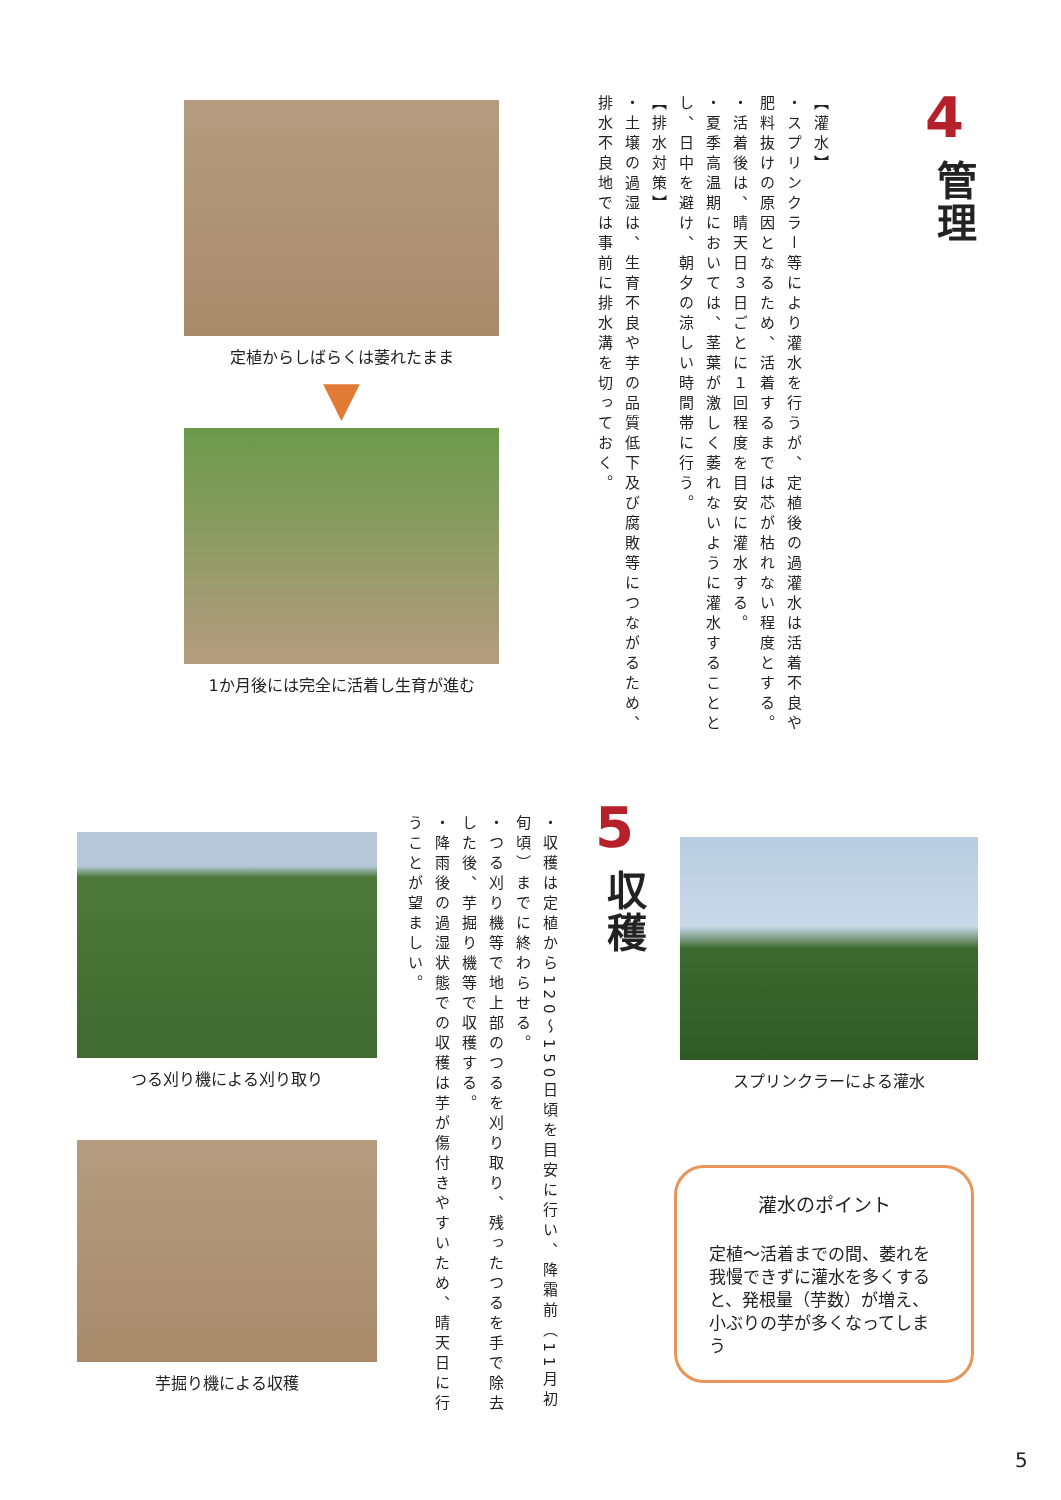4
管理
【灌水】
・スプリンクラー等により灌水を行うが、定植後の過灌水は活着不良や肥料抜けの原因となるため、活着するまでは芯が枯れない程度とする。
・活着後は、晴天日３日ごとに１回程度を目安に灌水する。
・夏季高温期においては、茎葉が激しく萎れないように灌水することとし、日中を避け、朝夕の涼しい時間帯に行う。
【排水対策】
・土壌の過湿は、生育不良や芋の品質低下及び腐敗等につながるため、排水不良地では事前に排水溝を切っておく。
定植からしばらくは萎れたまま
▼
1か月後には完全に活着し生育が進む
5
収穫
・収穫は定植から120～150日頃を目安に行い、降霜前（11月初旬頃）までに終わらせる。
・つる刈り機等で地上部のつるを刈り取り、残ったつるを手で除去した後、芋掘り機等で収穫する。
・降雨後の過湿状態での収穫は芋が傷付きやすいため、晴天日に行うことが望ましい。
つる刈り機による刈り取り
芋掘り機による収穫
スプリンクラーによる灌水
灌水のポイント
定植～活着までの間、萎れを我慢できずに灌水を多くすると、発根量（芋数）が増え、小ぶりの芋が多くなってしまう
5